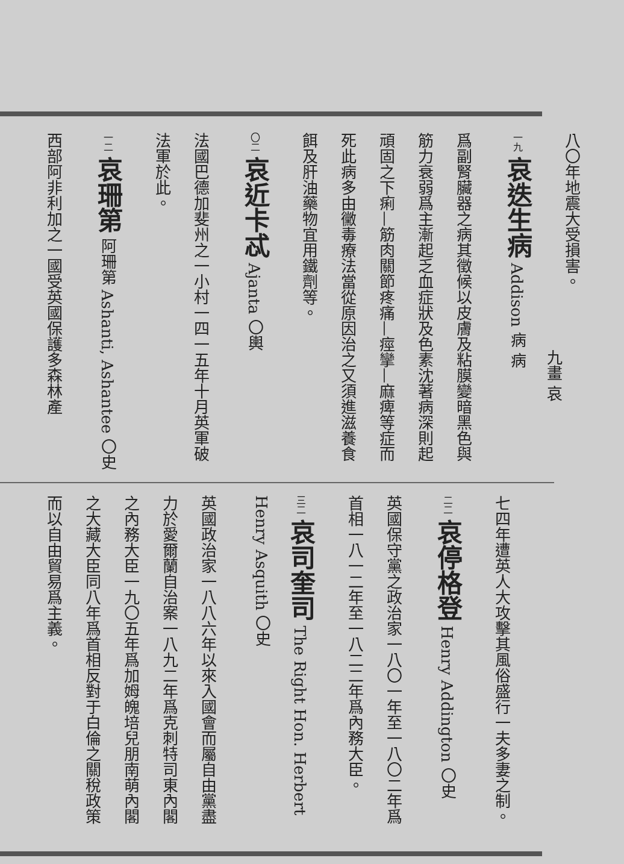九畫 哀
八〇年地震大受損害。
一九 哀迭生病 Addison 病 病
爲副腎臟器之病其徵候以皮膚及粘膜變暗黑色與筋力衰弱爲主漸起乏血症狀及色素沈著病深則起頑固之下痢—筋肉關節疼痛—痙攣—麻痺等症而死此病多由黴毒療法當從原因治之又須進滋養食餌及肝油藥物宜用鐵劑等。
〇二 哀近卡忒 Ajanta 〇輿
法國巴德加斐州之一小村一四一五年十月英軍破法軍於此。
一二 哀珊第 阿珊第 Ashanti, Ashantee 〇史
西部阿非利加之一國受英國保護多森林產
七四年遭英人大攻擊其風俗盛行一夫多妻之制。
二二 哀停格登 Henry Addington 〇史
英國保守黨之政治家一八〇一年至一八〇二年爲首相一八一二年至一八二二年爲內務大臣。
三二 哀司奎司 The Right Hon. Herbert Henry Asquith 〇史
英國政治家一八八六年以來入國會而屬自由黨盡力於愛爾蘭自治案一八九二年爲克刺特司東內閣之內務大臣一九〇五年爲加姆魄培兒朋南萌內閣之大藏大臣同八年爲首相反對于白倫之關稅政策而以自由貿易爲主義。